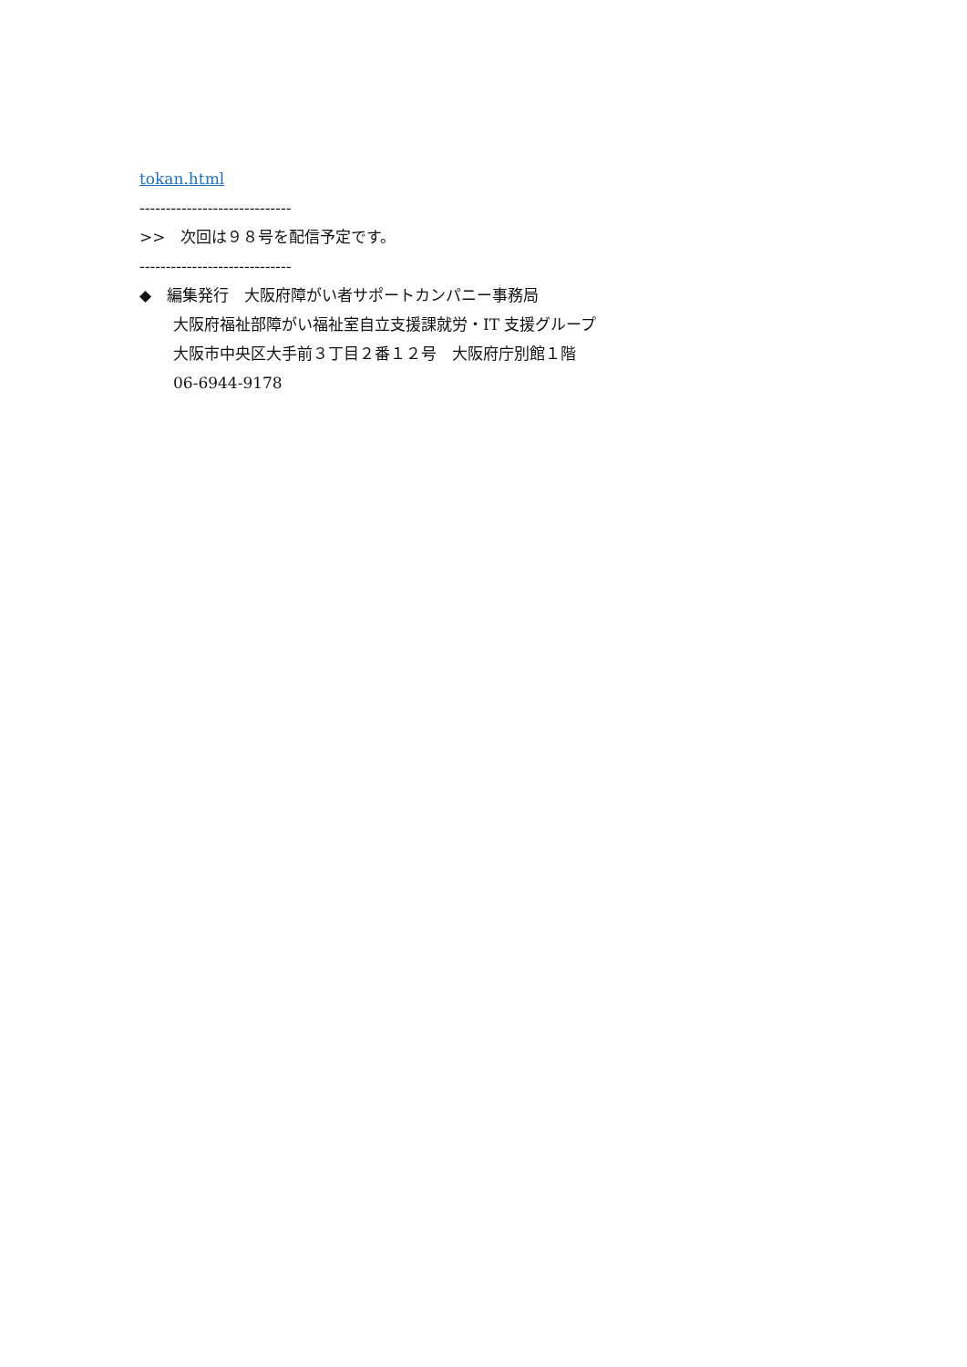tokan.html
-----------------------------
>>　次回は９８号を配信予定です。
-----------------------------
◆　編集発行　大阪府障がい者サポートカンパニー事務局
大阪府福祉部障がい福祉室自立支援課就労・IT 支援グループ
大阪市中央区大手前３丁目２番１２号　大阪府庁別館１階
06-6944-9178